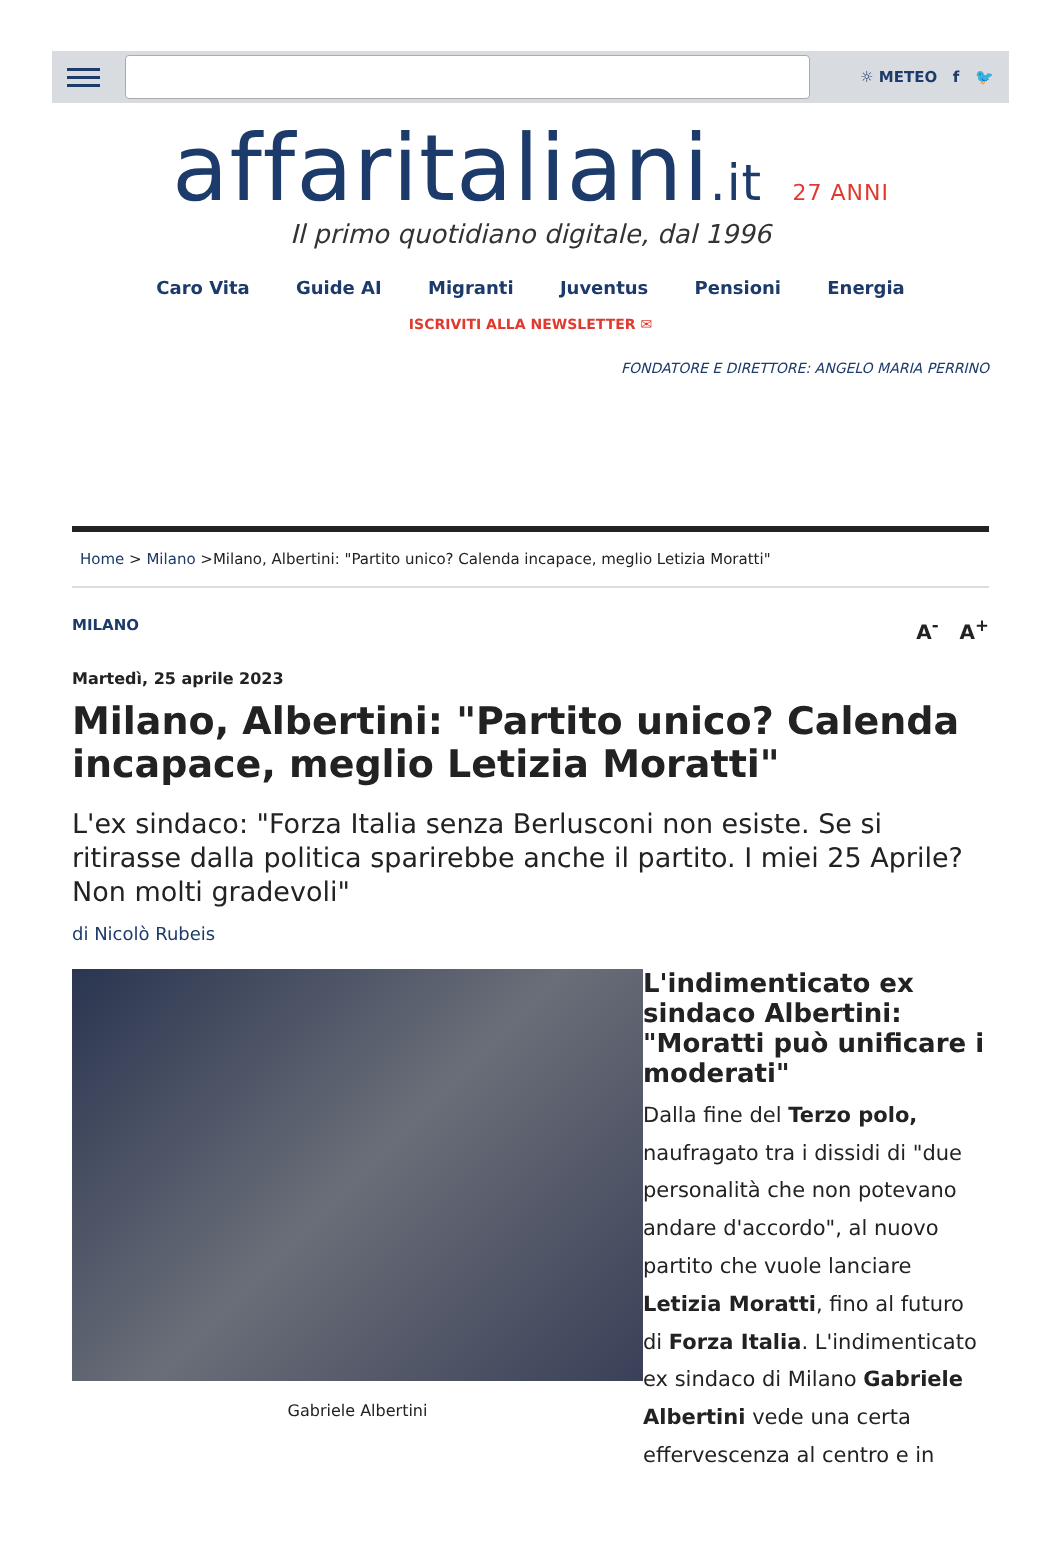☼ METEO f 🐦
affaritaliani.it 27 ANNI
Il primo quotidiano digitale, dal 1996
Caro Vita Guide AI Migranti Juventus Pensioni Energia
ISCRIVITI ALLA NEWSLETTER ✉
FONDATORE E DIRETTORE: ANGELO MARIA PERRINO
Home > Milano >Milano, Albertini: "Partito unico? Calenda incapace, meglio Letizia Moratti"
MILANO A<sup>-</sup> A<sup>+</sup>
Martedì, 25 aprile 2023
Milano, Albertini: "Partito unico? Calenda incapace, meglio Letizia Moratti"
L'ex sindaco: "Forza Italia senza Berlusconi non esiste. Se si ritirasse dalla politica sparirebbe anche il partito. I miei 25 Aprile? Non molti gradevoli"
di Nicolò Rubeis
Gabriele Albertini
L'indimenticato ex sindaco Albertini: "Moratti può unificare i moderati"
Dalla fine del Terzo polo, naufragato tra i dissidi di "due personalità che non potevano andare d'accordo", al nuovo partito che vuole lanciare Letizia Moratti, fino al futuro di Forza Italia. L'indimenticato ex sindaco di Milano Gabriele Albertini vede una certa effervescenza al centro e in